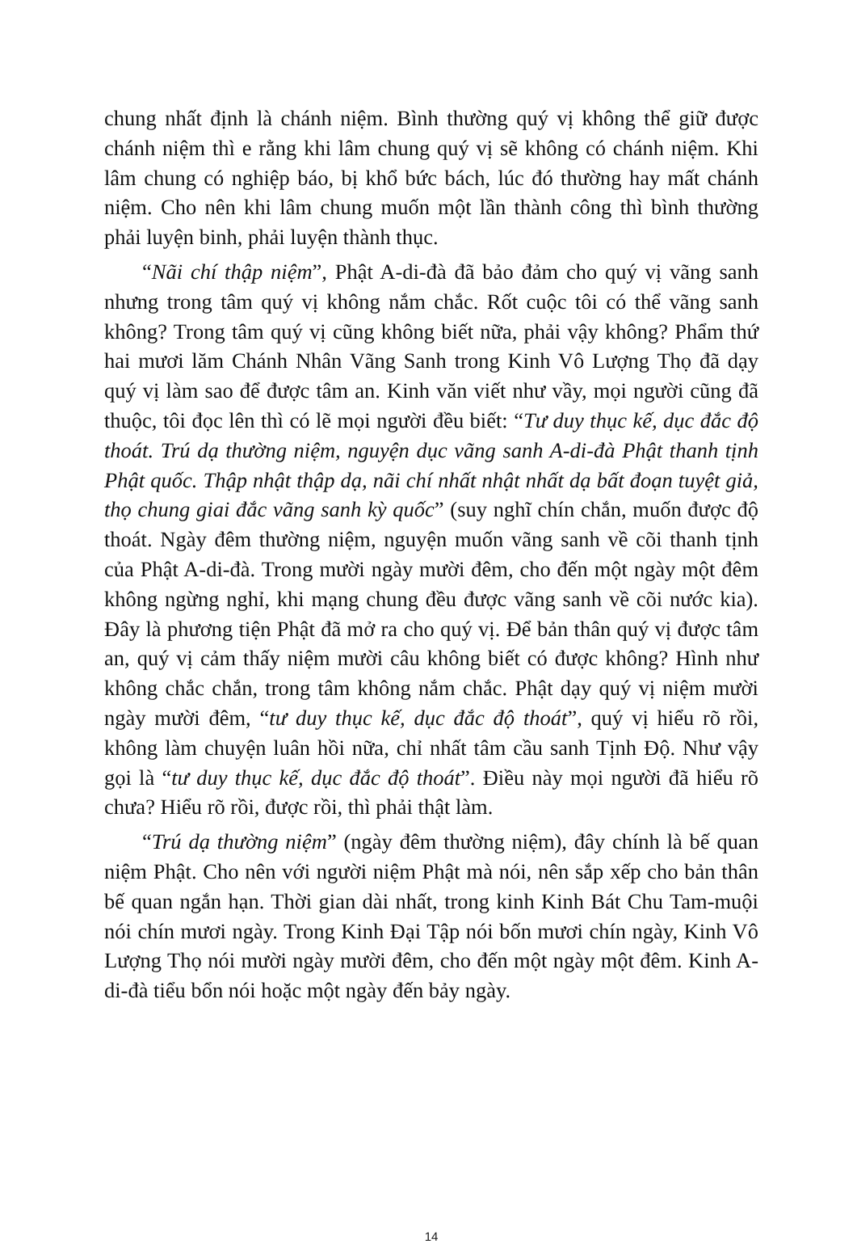chung nhất định là chánh niệm. Bình thường quý vị không thể giữ được chánh niệm thì e rằng khi lâm chung quý vị sẽ không có chánh niệm. Khi lâm chung có nghiệp báo, bị khổ bức bách, lúc đó thường hay mất chánh niệm. Cho nên khi lâm chung muốn một lần thành công thì bình thường phải luyện binh, phải luyện thành thục.
“Nãi chí thập niệm”, Phật A-di-đà đã bảo đảm cho quý vị vãng sanh nhưng trong tâm quý vị không nắm chắc. Rốt cuộc tôi có thể vãng sanh không? Trong tâm quý vị cũng không biết nữa, phải vậy không? Phẩm thứ hai mươi lăm Chánh Nhân Vãng Sanh trong Kinh Vô Lượng Thọ đã dạy quý vị làm sao để được tâm an. Kinh văn viết như vầy, mọi người cũng đã thuộc, tôi đọc lên thì có lẽ mọi người đều biết: “Tư duy thục kế, dục đắc độ thoát. Trú dạ thường niệm, nguyện dục vãng sanh A-di-đà Phật thanh tịnh Phật quốc. Thập nhật thập dạ, nãi chí nhất nhật nhất dạ bất đoạn tuyệt giả, thọ chung giai đắc vãng sanh kỳ quốc” (suy nghĩ chín chắn, muốn được độ thoát. Ngày đêm thường niệm, nguyện muốn vãng sanh về cõi thanh tịnh của Phật A-di-đà. Trong mười ngày mười đêm, cho đến một ngày một đêm không ngừng nghỉ, khi mạng chung đều được vãng sanh về cõi nước kia). Đây là phương tiện Phật đã mở ra cho quý vị. Để bản thân quý vị được tâm an, quý vị cảm thấy niệm mười câu không biết có được không? Hình như không chắc chắn, trong tâm không nắm chắc. Phật dạy quý vị niệm mười ngày mười đêm, “tư duy thục kế, dục đắc độ thoát”, quý vị hiểu rõ rồi, không làm chuyện luân hồi nữa, chỉ nhất tâm cầu sanh Tịnh Độ. Như vậy gọi là “tư duy thục kế, dục đắc độ thoát”. Điều này mọi người đã hiểu rõ chưa? Hiểu rõ rồi, được rồi, thì phải thật làm.
“Trú dạ thường niệm” (ngày đêm thường niệm), đây chính là bế quan niệm Phật. Cho nên với người niệm Phật mà nói, nên sắp xếp cho bản thân bế quan ngắn hạn. Thời gian dài nhất, trong kinh Kinh Bát Chu Tam-muội nói chín mươi ngày. Trong Kinh Đại Tập nói bốn mươi chín ngày, Kinh Vô Lượng Thọ nói mười ngày mười đêm, cho đến một ngày một đêm. Kinh A-di-đà tiểu bổn nói hoặc một ngày đến bảy ngày.
14